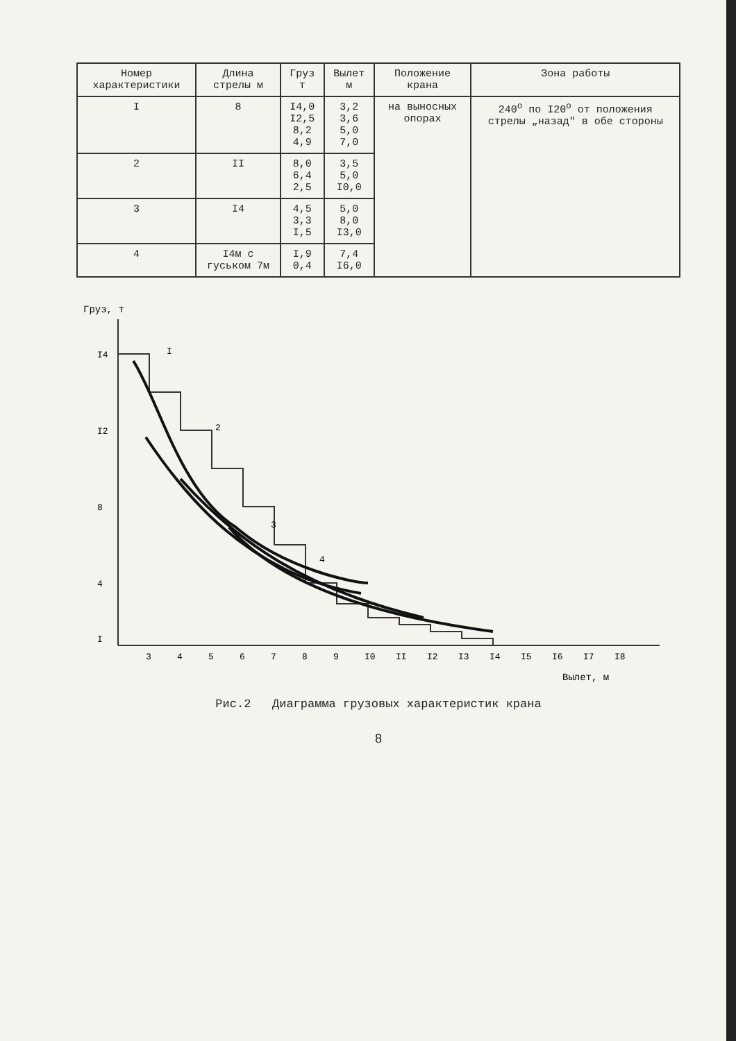| Номер характеристики | Длина стрелы м | Груз т | Вылет м | Положение крана | Зона работы |
| --- | --- | --- | --- | --- | --- |
| I | 8 | I4,0 I2,5 8,2 4,9 | 3,2 3,6 5,0 7,0 | на выносных опорах | 240<sup>о</sup> по I20<sup>о</sup> от положения стрелы „назад" в обе стороны |
| 2 | II | 8,0 6,4 2,5 | 3,5 5,0 I0,0 | | |
| 3 | I4 | 4,5 3,3 I,5 | 5,0 8,0 I3,0 | | |
| 4 | I4м с гуськом 7м | I,9 0,4 | 7,4 I6,0 | | |
Груз, т
I4
I2
8
4
I
3
4
5
6
7
8
9
I0
II
I2
I3
I4
I5
I6
I7
I8
I
2
3
4
Вылет, м
Рис.2 Диаграмма грузовых характеристик крана
8